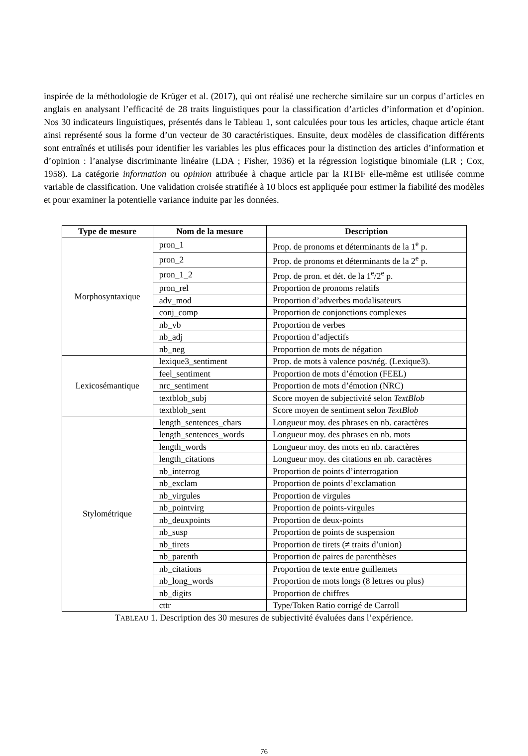inspirée de la méthodologie de Krüger et al. (2017), qui ont réalisé une recherche similaire sur un corpus d’articles en anglais en analysant l’efficacité de 28 traits linguistiques pour la classification d’articles d’information et d’opinion. Nos 30 indicateurs linguistiques, présentés dans le Tableau 1, sont calculées pour tous les articles, chaque article étant ainsi représenté sous la forme d’un vecteur de 30 caractéristiques. Ensuite, deux modèles de classification différents sont entraînés et utilisés pour identifier les variables les plus efficaces pour la distinction des articles d’information et d’opinion : l’analyse discriminante linéaire (LDA ; Fisher, 1936) et la régression logistique binomiale (LR ; Cox, 1958). La catégorie information ou opinion attribuée à chaque article par la RTBF elle-même est utilisée comme variable de classification. Une validation croisée stratifiée à 10 blocs est appliquée pour estimer la fiabilité des modèles et pour examiner la potentielle variance induite par les données.
| Type de mesure | Nom de la mesure | Description |
| --- | --- | --- |
| Morphosyntaxique | pron_1 | Prop. de pronoms et déterminants de la 1<sup>e</sup> p. |
| | pron_2 | Prop. de pronoms et déterminants de la 2<sup>e</sup> p. |
| | pron_1_2 | Prop. de pron. et dét. de la 1<sup>e</sup>/2<sup>e</sup> p. |
| | pron_rel | Proportion de pronoms relatifs |
| | adv_mod | Proportion d’adverbes modalisateurs |
| | conj_comp | Proportion de conjonctions complexes |
| | nb_vb | Proportion de verbes |
| | nb_adj | Proportion d’adjectifs |
| | nb_neg | Proportion de mots de négation |
| Lexicosémantique | lexique3_sentiment | Prop. de mots à valence pos/nég. (Lexique3). |
| | feel_sentiment | Proportion de mots d’émotion (FEEL) |
| | nrc_sentiment | Proportion de mots d’émotion (NRC) |
| | textblob_subj | Score moyen de subjectivité selon TextBlob |
| | textblob_sent | Score moyen de sentiment selon TextBlob |
| Stylométrique | length_sentences_chars | Longueur moy. des phrases en nb. caractères |
| | length_sentences_words | Longueur moy. des phrases en nb. mots |
| | length_words | Longueur moy. des mots en nb. caractères |
| | length_citations | Longueur moy. des citations en nb. caractères |
| | nb_interrog | Proportion de points d’interrogation |
| | nb_exclam | Proportion de points d’exclamation |
| | nb_virgules | Proportion de virgules |
| | nb_pointvirg | Proportion de points-virgules |
| | nb_deuxpoints | Proportion de deux-points |
| | nb_susp | Proportion de points de suspension |
| | nb_tirets | Proportion de tirets (≠ traits d’union) |
| | nb_parenth | Proportion de paires de parenthèses |
| | nb_citations | Proportion de texte entre guillemets |
| | nb_long_words | Proportion de mots longs (8 lettres ou plus) |
| | nb_digits | Proportion de chiffres |
| | cttr | Type/Token Ratio corrigé de Carroll |
TABLEAU 1. Description des 30 mesures de subjectivité évaluées dans l’expérience.
76